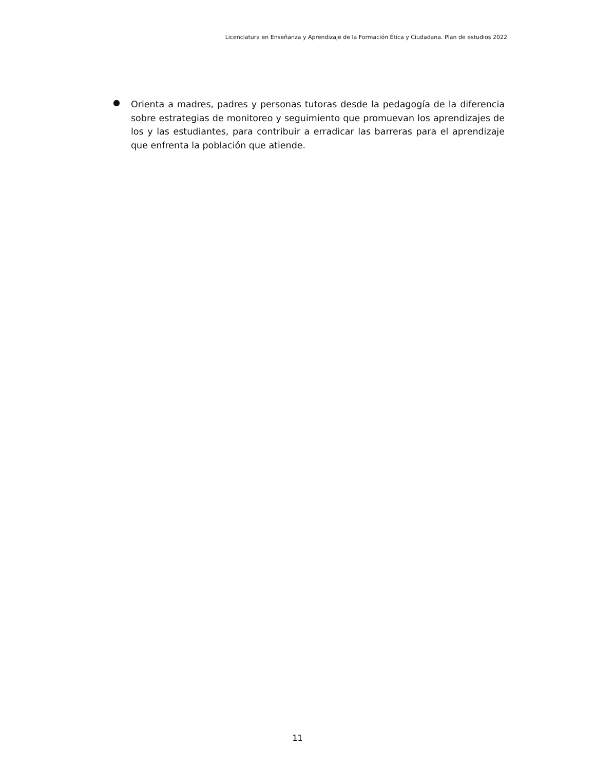Licenciatura en Enseñanza y Aprendizaje de la Formación Ética y Ciudadana. Plan de estudios 2022
●
Orienta a madres, padres y personas tutoras desde la pedagogía de la diferencia sobre estrategias de monitoreo y seguimiento que promuevan los aprendizajes de los y las estudiantes, para contribuir a erradicar las barreras para el aprendizaje que enfrenta la población que atiende.
11